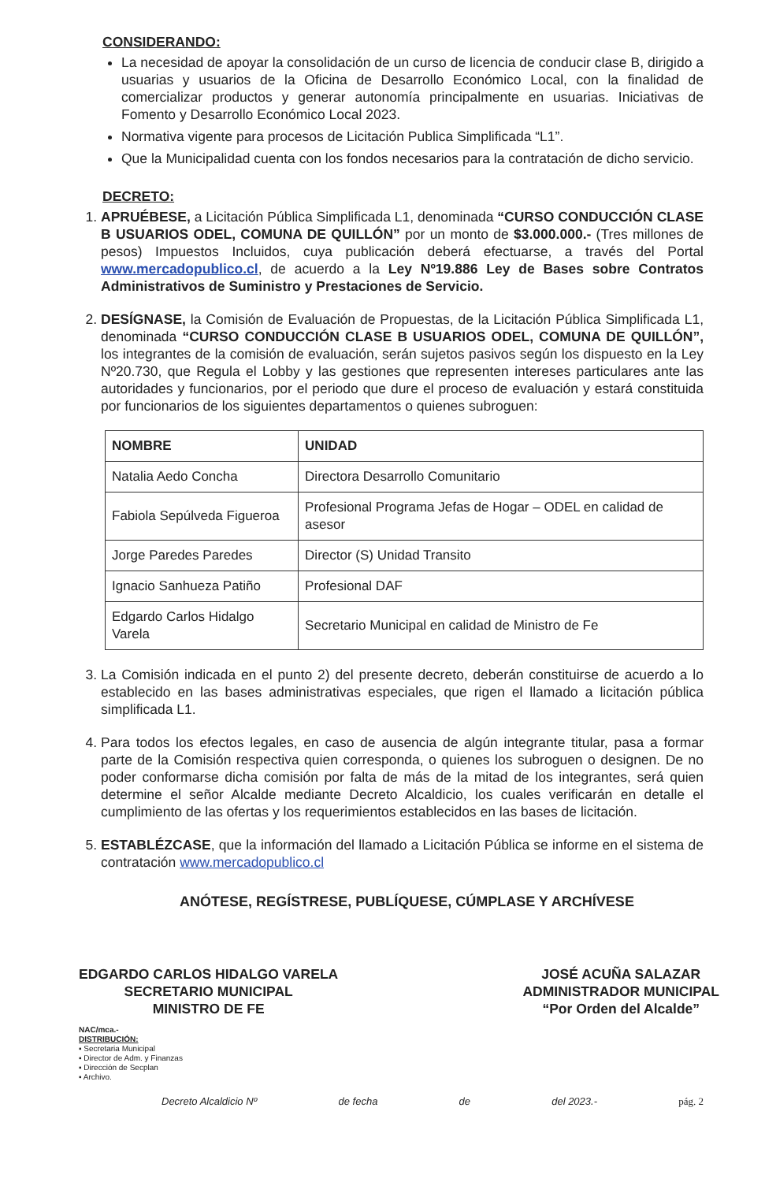CONSIDERANDO:
La necesidad de apoyar la consolidación de un curso de licencia de conducir clase B, dirigido a usuarias y usuarios de la Oficina de Desarrollo Económico Local, con la finalidad de comercializar productos y generar autonomía principalmente en usuarias. Iniciativas de Fomento y Desarrollo Económico Local 2023.
Normativa vigente para procesos de Licitación Publica Simplificada “L1”.
Que la Municipalidad cuenta con los fondos necesarios para la contratación de dicho servicio.
DECRETO:
1. APRUÉBESE, a Licitación Pública Simplificada L1, denominada “CURSO CONDUCCIÓN CLASE B USUARIOS ODEL, COMUNA DE QUILLÓN” por un monto de $3.000.000.- (Tres millones de pesos) Impuestos Incluidos, cuya publicación deberá efectuarse, a través del Portal www.mercadopublico.cl, de acuerdo a la Ley Nº19.886 Ley de Bases sobre Contratos Administrativos de Suministro y Prestaciones de Servicio.
2. DESÍGNASE, la Comisión de Evaluación de Propuestas, de la Licitación Pública Simplificada L1, denominada “CURSO CONDUCCIÓN CLASE B USUARIOS ODEL, COMUNA DE QUILLÓN”, los integrantes de la comisión de evaluación, serán sujetos pasivos según los dispuesto en la Ley Nº20.730, que Regula el Lobby y las gestiones que representen intereses particulares ante las autoridades y funcionarios, por el periodo que dure el proceso de evaluación y estará constituida por funcionarios de los siguientes departamentos o quienes subroguen:
| NOMBRE | UNIDAD |
| --- | --- |
| Natalia Aedo Concha | Directora Desarrollo Comunitario |
| Fabiola Sepúlveda Figueroa | Profesional Programa Jefas de Hogar – ODEL en calidad de asesor |
| Jorge Paredes Paredes | Director (S) Unidad Transito |
| Ignacio Sanhueza Patiño | Profesional DAF |
| Edgardo Carlos Hidalgo Varela | Secretario Municipal en calidad de Ministro de Fe |
3. La Comisión indicada en el punto 2) del presente decreto, deberán constituirse de acuerdo a lo establecido en las bases administrativas especiales, que rigen el llamado a licitación pública simplificada L1.
4. Para todos los efectos legales, en caso de ausencia de algún integrante titular, pasa a formar parte de la Comisión respectiva quien corresponda, o quienes los subroguen o designen. De no poder conformarse dicha comisión por falta de más de la mitad de los integrantes, será quien determine el señor Alcalde mediante Decreto Alcaldicio, los cuales verificarán en detalle el cumplimiento de las ofertas y los requerimientos establecidos en las bases de licitación.
5. ESTABLÉZCASE, que la información del llamado a Licitación Pública se informe en el sistema de contratación www.mercadopublico.cl
ANÓTESE, REGÍSTRESE, PUBLÍQUESE, CÚMPLASE Y ARCHÍVESE
EDGARDO CARLOS HIDALGO VARELA
SECRETARIO MUNICIPAL
MINISTRO DE FE
JOSÉ ACUÑA SALAZAR
ADMINISTRADOR MUNICIPAL
“Por Orden del Alcalde”
NAC/mca.-
DISTRIBUCIÓN:
▪ Secretaria Municipal
▪ Director de Adm. y Finanzas
▪ Dirección de Secplan
▪ Archivo.
Decreto Alcaldicio Nº de fecha de del 2023.- pág. 2